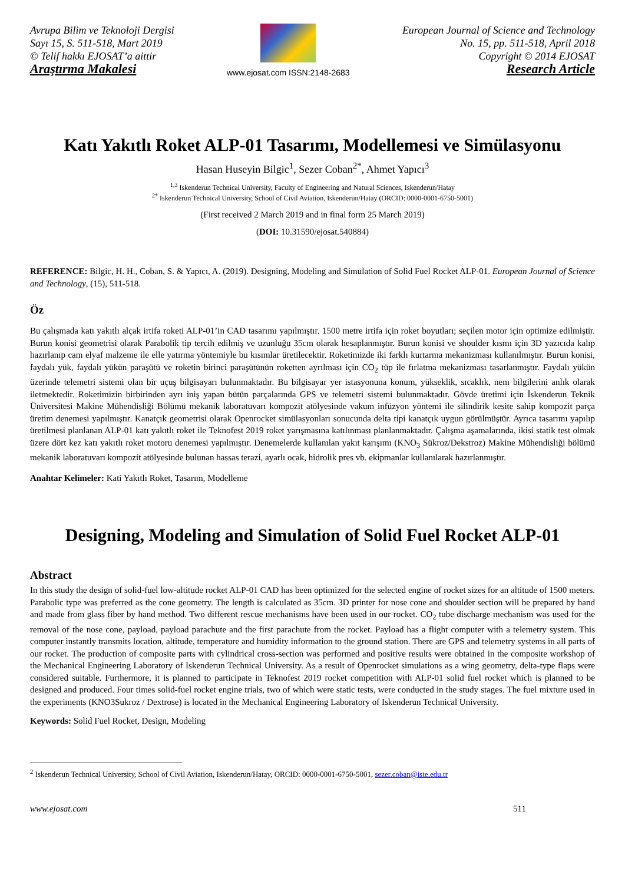Avrupa Bilim ve Teknoloji Dergisi
Sayı 15, S. 511-518, Mart 2019
© Telif hakkı EJOSAT’a aittir
Araştırma Makalesi
www.ejosat.com ISSN:2148-2683
European Journal of Science and Technology
No. 15, pp. 511-518, April 2018
Copyright © 2014 EJOSAT
Research Article
Katı Yakıtlı Roket ALP-01 Tasarımı, Modellemesi ve Simülasyonu
Hasan Huseyin Bilgic<sup>1</sup>, Sezer Coban<sup>2*</sup>, Ahmet Yapıcı<sup>3</sup>
<sup>1,3</sup> Iskenderun Technical University, Faculty of Engineering and Natural Sciences, Iskenderun/Hatay
<sup>2*</sup> Iskenderun Technical University, School of Civil Aviation, Iskenderun/Hatay (ORCID: 0000-0001-6750-5001)
(First received 2 March 2019 and in final form 25 March 2019)
(DOI: 10.31590/ejosat.540884)
REFERENCE: Bilgic, H. H., Coban, S. & Yapıcı, A. (2019). Designing, Modeling and Simulation of Solid Fuel Rocket ALP-01. European Journal of Science and Technology, (15), 511-518.
Öz
Bu çalışmada katı yakıtlı alçak irtifa roketi ALP-01’in CAD tasarımı yapılmıştır. 1500 metre irtifa için roket boyutları; seçilen motor için optimize edilmiştir. Burun konisi geometrisi olarak Parabolik tip tercih edilmiş ve uzunluğu 35cm olarak hesaplanmıştır. Burun konisi ve shoulder kısmı için 3D yazıcıda kalıp hazırlanıp cam elyaf malzeme ile elle yatırma yöntemiyle bu kısımlar üretilecektir. Roketimizde iki farklı kurtarma mekanizması kullanılmıştır. Burun konisi, faydalı yük, faydalı yükün paraşütü ve roketin birinci paraşütünün roketten ayrılması için CO<sub>2</sub> tüp ile fırlatma mekanizması tasarlanmıştır. Faydalı yükün üzerinde telemetri sistemi olan bir uçuş bilgisayarı bulunmaktadır. Bu bilgisayar yer istasyonuna konum, yükseklik, sıcaklık, nem bilgilerini anlık olarak iletmektedir. Roketimizin birbirinden ayrı iniş yapan bütün parçalarında GPS ve telemetri sistemi bulunmaktadır. Gövde üretimi için İskenderun Teknik Üniversitesi Makine Mühendisliği Bölümü mekanik laboratuvarı kompozit atölyesinde vakum infüzyon yöntemi ile silindirik kesite sahip kompozit parça üretim denemesi yapılmıştır. Kanatçık geometrisi olarak Openrocket simülasyonları sonucunda delta tipi kanatçık uygun görülmüştür. Ayrıca tasarımı yapılıp üretilmesi planlanan ALP-01 katı yakıtlı roket ile Teknofest 2019 roket yarışmasına katılınması planlanmaktadır. Çalışma aşamalarında, ikisi statik test olmak üzere dört kez katı yakıtlı roket motoru denemesi yapılmıştır. Denemelerde kullanılan yakıt karışımı (KNO<sub>3</sub> Sükroz/Dekstroz) Makine Mühendisliği bölümü mekanik laboratuvarı kompozit atölyesinde bulunan hassas terazi, ayarlı ocak, hidrolik pres vb. ekipmanlar kullanılarak hazırlanmıştır.
Anahtar Kelimeler: Kati Yakıtlı Roket, Tasarım, Modelleme
Designing, Modeling and Simulation of Solid Fuel Rocket ALP-01
Abstract
In this study the design of solid-fuel low-altitude rocket ALP-01 CAD has been optimized for the selected engine of rocket sizes for an altitude of 1500 meters. Parabolic type was preferred as the cone geometry. The length is calculated as 35cm. 3D printer for nose cone and shoulder section will be prepared by hand and made from glass fiber by hand method. Two different rescue mechanisms have been used in our rocket. CO<sub>2</sub> tube discharge mechanism was used for the removal of the nose cone, payload, payload parachute and the first parachute from the rocket. Payload has a flight computer with a telemetry system. This computer instantly transmits location, altitude, temperature and humidity information to the ground station. There are GPS and telemetry systems in all parts of our rocket. The production of composite parts with cylindrical cross-section was performed and positive results were obtained in the composite workshop of the Mechanical Engineering Laboratory of Iskenderun Technical University. As a result of Openrocket simulations as a wing geometry, delta-type flaps were considered suitable. Furthermore, it is planned to participate in Teknofest 2019 rocket competition with ALP-01 solid fuel rocket which is planned to be designed and produced. Four times solid-fuel rocket engine trials, two of which were static tests, were conducted in the study stages. The fuel mixture used in the experiments (KNO3Sukroz / Dextrose) is located in the Mechanical Engineering Laboratory of Iskenderun Technical University.
Keywords: Solid Fuel Rocket, Design, Modeling
<sup>2</sup> Iskenderun Technical University, School of Civil Aviation, Iskenderun/Hatay, ORCID: 0000-0001-6750-5001, sezer.coban@iste.edu.tr
www.ejosat.com 511